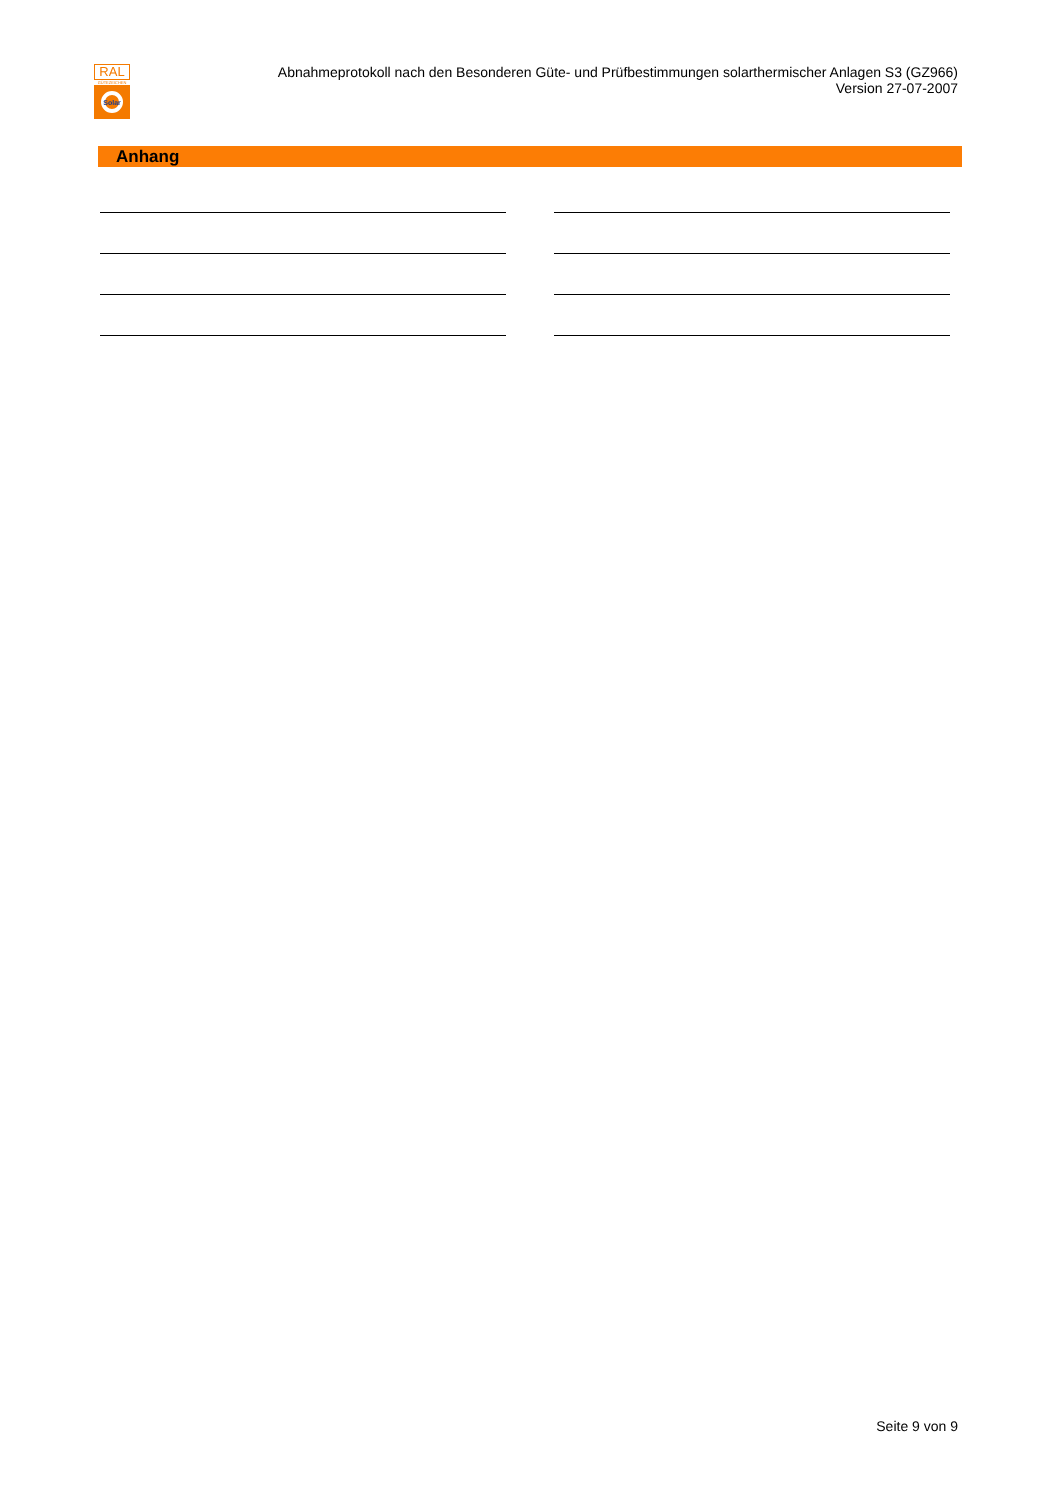RAL
GÜTEZEICHEN
Solar
Abnahmeprotokoll nach den Besonderen Güte- und Prüfbestimmungen solarthermischer Anlagen S3 (GZ966)
Version 27-07-2007
Anhang
Seite 9 von 9